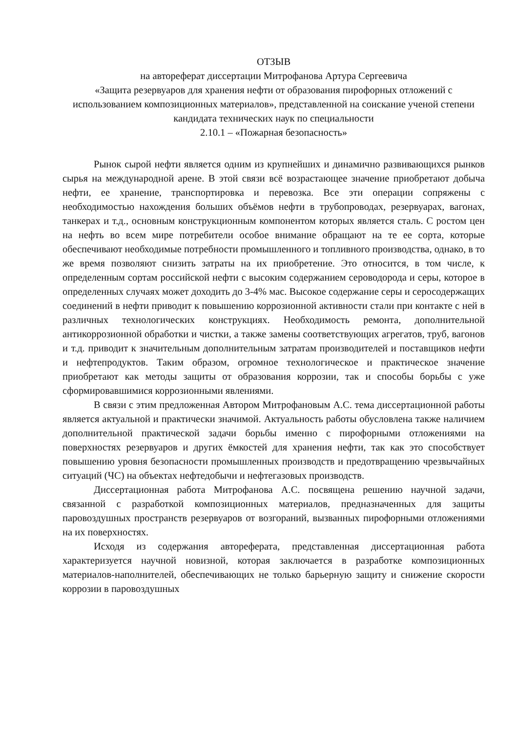ОТЗЫВ
на автореферат диссертации Митрофанова Артура Сергеевича
«Защита резервуаров для хранения нефти от образования пирофорных отложений с использованием композиционных материалов», представленной на соискание ученой степени кандидата технических наук по специальности
2.10.1 – «Пожарная безопасность»
Рынок сырой нефти является одним из крупнейших и динамично развивающихся рынков сырья на международной арене. В этой связи всё возрастающее значение приобретают добыча нефти, ее хранение, транспортировка и перевозка. Все эти операции сопряжены с необходимостью нахождения больших объёмов нефти в трубопроводах, резервуарах, вагонах, танкерах и т.д., основным конструкционным компонентом которых является сталь. С ростом цен на нефть во всем мире потребители особое внимание обращают на те ее сорта, которые обеспечивают необходимые потребности промышленного и топливного производства, однако, в то же время позволяют снизить затраты на их приобретение. Это относится, в том числе, к определенным сортам российской нефти с высоким содержанием сероводорода и серы, которое в определенных случаях может доходить до 3-4% мас. Высокое содержание серы и серосодержащих соединений в нефти приводит к повышению коррозионной активности стали при контакте с ней в различных технологических конструкциях. Необходимость ремонта, дополнительной антикоррозионной обработки и чистки, а также замены соответствующих агрегатов, труб, вагонов и т.д. приводит к значительным дополнительным затратам производителей и поставщиков нефти и нефтепродуктов. Таким образом, огромное технологическое и практическое значение приобретают как методы защиты от образования коррозии, так и способы борьбы с уже сформировавшимися коррозионными явлениями.
В связи с этим предложенная Автором Митрофановым А.С. тема диссертационной работы является актуальной и практически значимой. Актуальность работы обусловлена также наличием дополнительной практической задачи борьбы именно с пирофорными отложениями на поверхностях резервуаров и других ёмкостей для хранения нефти, так как это способствует повышению уровня безопасности промышленных производств и предотвращению чрезвычайных ситуаций (ЧС) на объектах нефтедобычи и нефтегазовых производств.
Диссертационная работа Митрофанова А.С. посвящена решению научной задачи, связанной с разработкой композиционных материалов, предназначенных для защиты паровоздушных пространств резервуаров от возгораний, вызванных пирофорными отложениями на их поверхностях.
Исходя из содержания автореферата, представленная диссертационная работа характеризуется научной новизной, которая заключается в разработке композиционных материалов-наполнителей, обеспечивающих не только барьерную защиту и снижение скорости коррозии в паровоздушных